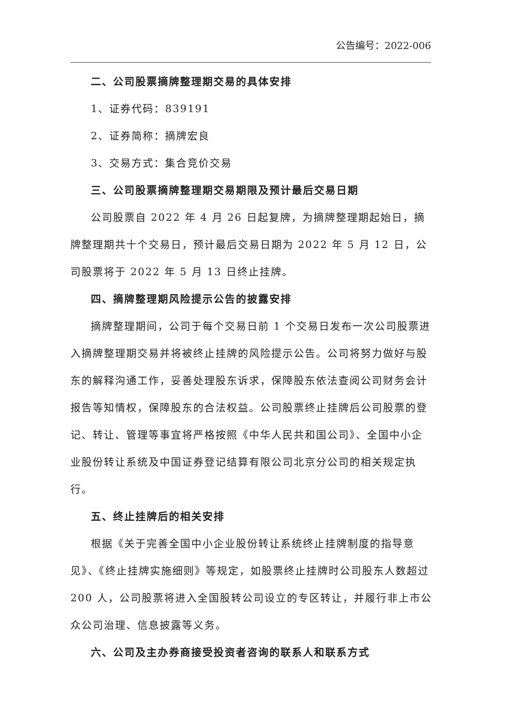公告编号：2022-006
二、公司股票摘牌整理期交易的具体安排
1、证券代码：839191
2、证券简称：摘牌宏良
3、交易方式：集合竞价交易
三、公司股票摘牌整理期交易期限及预计最后交易日期
公司股票自 2022 年 4 月 26 日起复牌，为摘牌整理期起始日，摘牌整理期共十个交易日，预计最后交易日期为 2022 年 5 月 12 日，公司股票将于 2022 年 5 月 13 日终止挂牌。
四、摘牌整理期风险提示公告的披露安排
摘牌整理期间，公司于每个交易日前 1 个交易日发布一次公司股票进入摘牌整理期交易并将被终止挂牌的风险提示公告。公司将努力做好与股东的解释沟通工作，妥善处理股东诉求，保障股东依法查阅公司财务会计报告等知情权，保障股东的合法权益。公司股票终止挂牌后公司股票的登记、转让、管理等事宜将严格按照《中华人民共和国公司》、全国中小企业股份转让系统及中国证券登记结算有限公司北京分公司的相关规定执行。
五、终止挂牌后的相关安排
根据《关于完善全国中小企业股份转让系统终止挂牌制度的指导意见》、《终止挂牌实施细则》等规定，如股票终止挂牌时公司股东人数超过 200 人，公司股票将进入全国股转公司设立的专区转让，并履行非上市公众公司治理、信息披露等义务。
六、公司及主办券商接受投资者咨询的联系人和联系方式